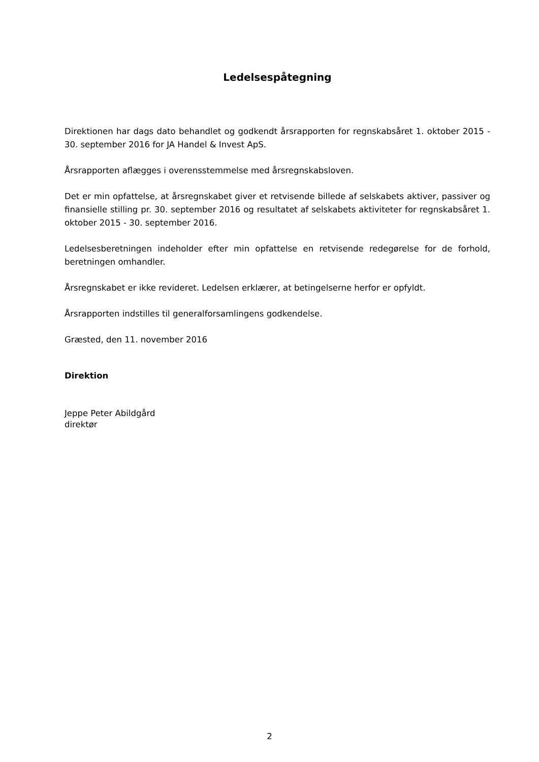Ledelsespåtegning
Direktionen har dags dato behandlet og godkendt årsrapporten for regnskabsåret 1. oktober 2015 - 30. september 2016 for JA Handel & Invest ApS.
Årsrapporten aflægges i overensstemmelse med årsregnskabsloven.
Det er min opfattelse, at årsregnskabet giver et retvisende billede af selskabets aktiver, passiver og finansielle stilling pr. 30. september 2016 og resultatet af selskabets aktiviteter for regnskabsåret 1. oktober 2015 - 30. september 2016.
Ledelsesberetningen indeholder efter min opfattelse en retvisende redegørelse for de forhold, beretningen omhandler.
Årsregnskabet er ikke revideret. Ledelsen erklærer, at betingelserne herfor er opfyldt.
Årsrapporten indstilles til generalforsamlingens godkendelse.
Græsted, den 11. november 2016
Direktion
Jeppe Peter Abildgård
direktør
2